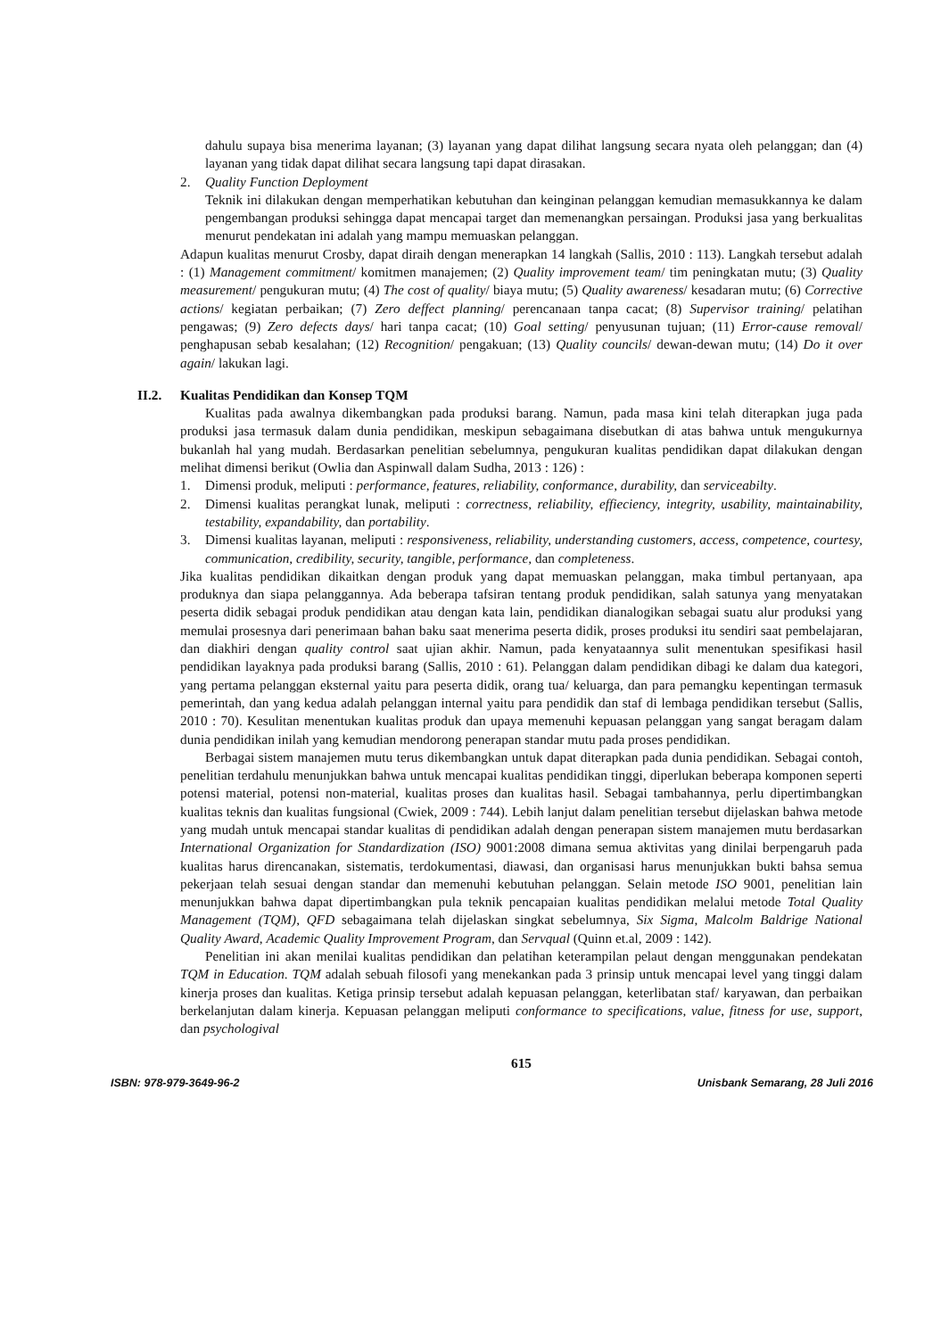dahulu supaya bisa menerima layanan; (3) layanan yang dapat dilihat langsung secara nyata oleh pelanggan; dan (4) layanan yang tidak dapat dilihat secara langsung tapi dapat dirasakan.
2. Quality Function Deployment
Teknik ini dilakukan dengan memperhatikan kebutuhan dan keinginan pelanggan kemudian memasukkannya ke dalam pengembangan produksi sehingga dapat mencapai target dan memenangkan persaingan. Produksi jasa yang berkualitas menurut pendekatan ini adalah yang mampu memuaskan pelanggan.
Adapun kualitas menurut Crosby, dapat diraih dengan menerapkan 14 langkah (Sallis, 2010 : 113). Langkah tersebut adalah : (1) Management commitment/ komitmen manajemen; (2) Quality improvement team/ tim peningkatan mutu; (3) Quality measurement/ pengukuran mutu; (4) The cost of quality/ biaya mutu; (5) Quality awareness/ kesadaran mutu; (6) Corrective actions/ kegiatan perbaikan; (7) Zero deffect planning/ perencanaan tanpa cacat; (8) Supervisor training/ pelatihan pengawas; (9) Zero defects days/ hari tanpa cacat; (10) Goal setting/ penyusunan tujuan; (11) Error-cause removal/ penghapusan sebab kesalahan; (12) Recognition/ pengakuan; (13) Quality councils/ dewan-dewan mutu; (14) Do it over again/ lakukan lagi.
II.2. Kualitas Pendidikan dan Konsep TQM
Kualitas pada awalnya dikembangkan pada produksi barang. Namun, pada masa kini telah diterapkan juga pada produksi jasa termasuk dalam dunia pendidikan, meskipun sebagaimana disebutkan di atas bahwa untuk mengukurnya bukanlah hal yang mudah. Berdasarkan penelitian sebelumnya, pengukuran kualitas pendidikan dapat dilakukan dengan melihat dimensi berikut (Owlia dan Aspinwall dalam Sudha, 2013 : 126) :
1. Dimensi produk, meliputi : performance, features, reliability, conformance, durability, dan serviceabilty.
2. Dimensi kualitas perangkat lunak, meliputi : correctness, reliability, effieciency, integrity, usability, maintainability, testability, expandability, dan portability.
3. Dimensi kualitas layanan, meliputi : responsiveness, reliability, understanding customers, access, competence, courtesy, communication, credibility, security, tangible, performance, dan completeness.
Jika kualitas pendidikan dikaitkan dengan produk yang dapat memuaskan pelanggan, maka timbul pertanyaan, apa produknya dan siapa pelanggannya. Ada beberapa tafsiran tentang produk pendidikan, salah satunya yang menyatakan peserta didik sebagai produk pendidikan atau dengan kata lain, pendidikan dianalogikan sebagai suatu alur produksi yang memulai prosesnya dari penerimaan bahan baku saat menerima peserta didik, proses produksi itu sendiri saat pembelajaran, dan diakhiri dengan quality control saat ujian akhir. Namun, pada kenyataannya sulit menentukan spesifikasi hasil pendidikan layaknya pada produksi barang (Sallis, 2010 : 61). Pelanggan dalam pendidikan dibagi ke dalam dua kategori, yang pertama pelanggan eksternal yaitu para peserta didik, orang tua/ keluarga, dan para pemangku kepentingan termasuk pemerintah, dan yang kedua adalah pelanggan internal yaitu para pendidik dan staf di lembaga pendidikan tersebut (Sallis, 2010 : 70). Kesulitan menentukan kualitas produk dan upaya memenuhi kepuasan pelanggan yang sangat beragam dalam dunia pendidikan inilah yang kemudian mendorong penerapan standar mutu pada proses pendidikan.
Berbagai sistem manajemen mutu terus dikembangkan untuk dapat diterapkan pada dunia pendidikan. Sebagai contoh, penelitian terdahulu menunjukkan bahwa untuk mencapai kualitas pendidikan tinggi, diperlukan beberapa komponen seperti potensi material, potensi non-material, kualitas proses dan kualitas hasil. Sebagai tambahannya, perlu dipertimbangkan kualitas teknis dan kualitas fungsional (Cwiek, 2009 : 744). Lebih lanjut dalam penelitian tersebut dijelaskan bahwa metode yang mudah untuk mencapai standar kualitas di pendidikan adalah dengan penerapan sistem manajemen mutu berdasarkan International Organization for Standardization (ISO) 9001:2008 dimana semua aktivitas yang dinilai berpengaruh pada kualitas harus direncanakan, sistematis, terdokumentasi, diawasi, dan organisasi harus menunjukkan bukti bahsa semua pekerjaan telah sesuai dengan standar dan memenuhi kebutuhan pelanggan. Selain metode ISO 9001, penelitian lain menunjukkan bahwa dapat dipertimbangkan pula teknik pencapaian kualitas pendidikan melalui metode Total Quality Management (TQM), QFD sebagaimana telah dijelaskan singkat sebelumnya, Six Sigma, Malcolm Baldrige National Quality Award, Academic Quality Improvement Program, dan Servqual (Quinn et.al, 2009 : 142).
Penelitian ini akan menilai kualitas pendidikan dan pelatihan keterampilan pelaut dengan menggunakan pendekatan TQM in Education. TQM adalah sebuah filosofi yang menekankan pada 3 prinsip untuk mencapai level yang tinggi dalam kinerja proses dan kualitas. Ketiga prinsip tersebut adalah kepuasan pelanggan, keterlibatan staf/ karyawan, dan perbaikan berkelanjutan dalam kinerja. Kepuasan pelanggan meliputi conformance to specifications, value, fitness for use, support, dan psychologival
615
ISBN: 978-979-3649-96-2 Unisbank Semarang, 28 Juli 2016